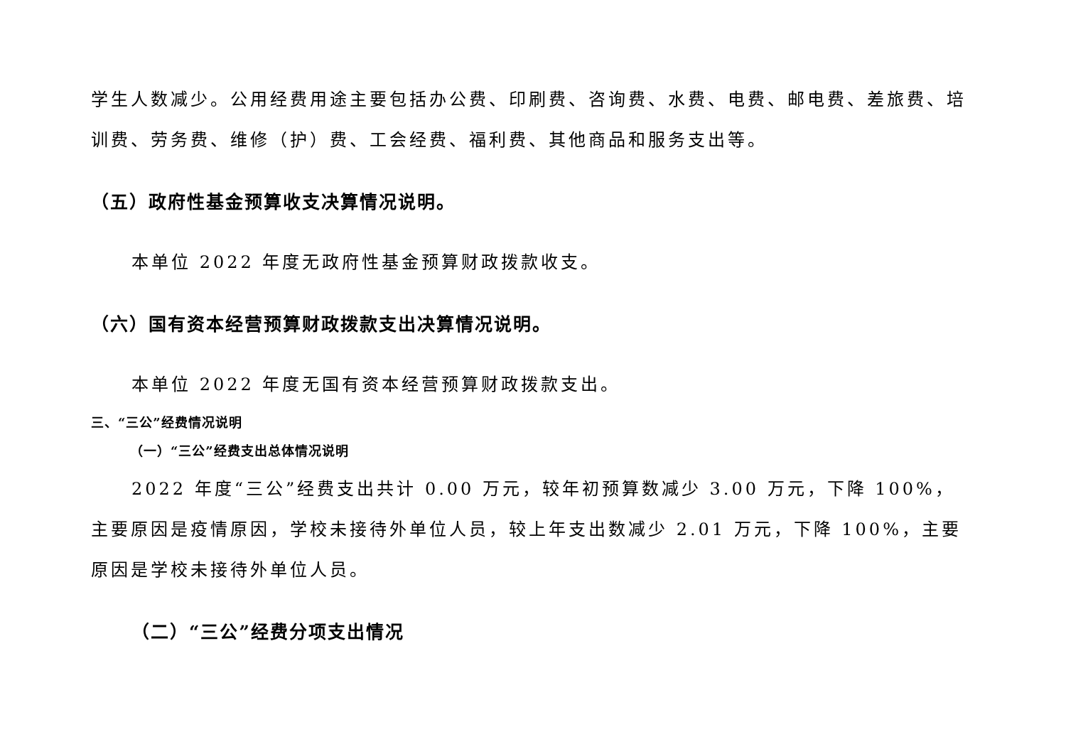学生人数减少。公用经费用途主要包括办公费、印刷费、咨询费、水费、电费、邮电费、差旅费、培训费、劳务费、维修（护）费、工会经费、福利费、其他商品和服务支出等。
（五）政府性基金预算收支决算情况说明。
本单位 2022 年度无政府性基金预算财政拨款收支。
（六）国有资本经营预算财政拨款支出决算情况说明。
本单位 2022 年度无国有资本经营预算财政拨款支出。
三、“三公”经费情况说明
（一）“三公”经费支出总体情况说明
2022 年度“三公”经费支出共计 0.00 万元，较年初预算数减少 3.00 万元，下降 100%，主要原因是疫情原因，学校未接待外单位人员，较上年支出数减少 2.01 万元，下降 100%，主要原因是学校未接待外单位人员。
（二）“三公”经费分项支出情况